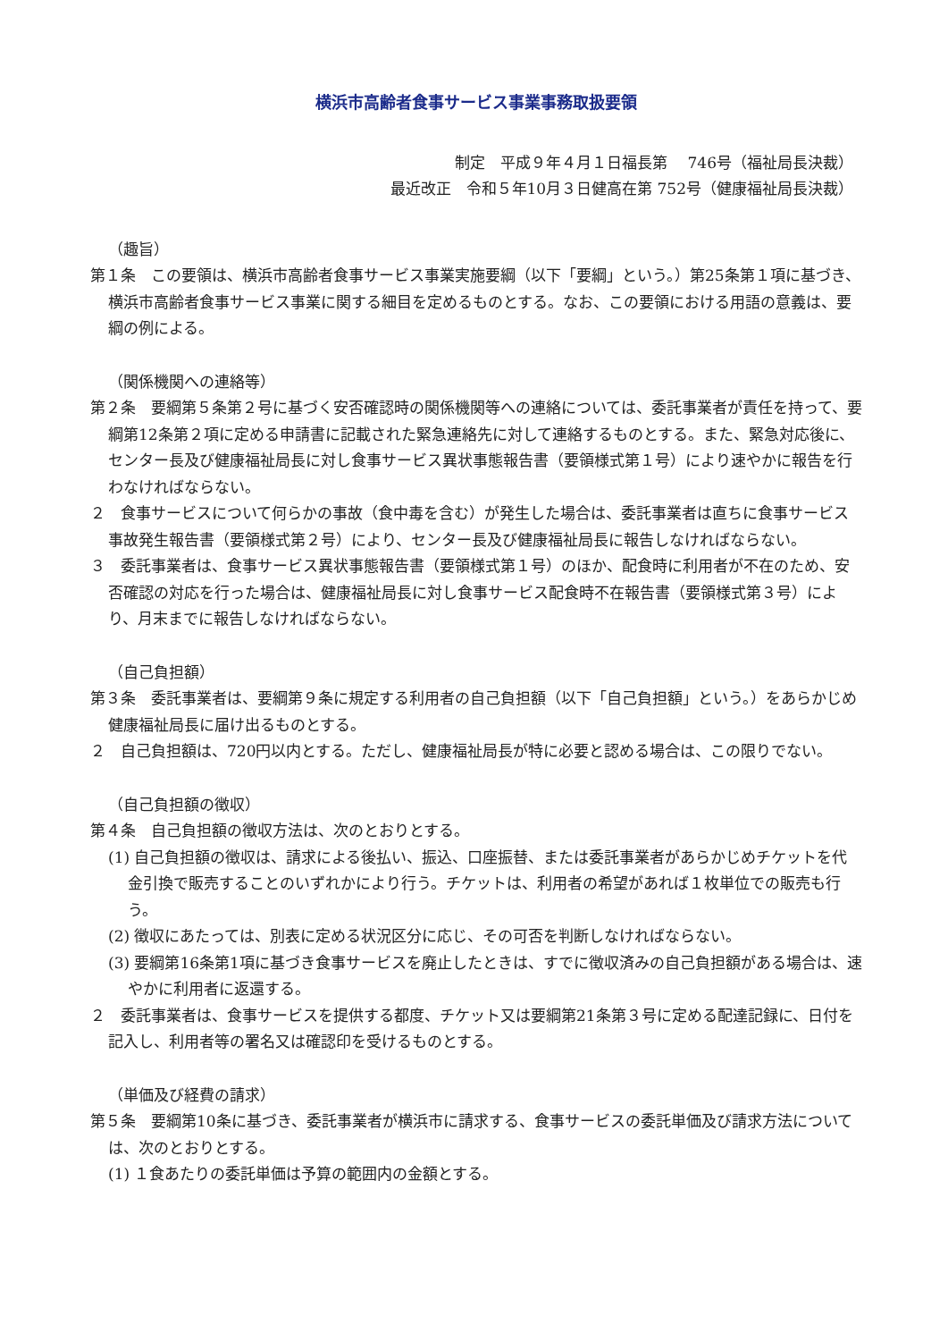横浜市高齢者食事サービス事業事務取扱要領
制定　平成９年４月１日福長第　 746号（福祉局長決裁）
最近改正　令和５年10月３日健高在第 752号（健康福祉局長決裁）
（趣旨）
第１条　この要領は、横浜市高齢者食事サービス事業実施要綱（以下「要綱」という。）第25条第１項に基づき、横浜市高齢者食事サービス事業に関する細目を定めるものとする。なお、この要領における用語の意義は、要綱の例による。
（関係機関への連絡等）
第２条　要綱第５条第２号に基づく安否確認時の関係機関等への連絡については、委託事業者が責任を持って、要綱第12条第２項に定める申請書に記載された緊急連絡先に対して連絡するものとする。また、緊急対応後に、センター長及び健康福祉局長に対し食事サービス異状事態報告書（要領様式第１号）により速やかに報告を行わなければならない。
２　食事サービスについて何らかの事故（食中毒を含む）が発生した場合は、委託事業者は直ちに食事サービス事故発生報告書（要領様式第２号）により、センター長及び健康福祉局長に報告しなければならない。
３　委託事業者は、食事サービス異状事態報告書（要領様式第１号）のほか、配食時に利用者が不在のため、安否確認の対応を行った場合は、健康福祉局長に対し食事サービス配食時不在報告書（要領様式第３号）により、月末までに報告しなければならない。
（自己負担額）
第３条　委託事業者は、要綱第９条に規定する利用者の自己負担額（以下「自己負担額」という。）をあらかじめ健康福祉局長に届け出るものとする。
２　自己負担額は、720円以内とする。ただし、健康福祉局長が特に必要と認める場合は、この限りでない。
（自己負担額の徴収）
第４条　自己負担額の徴収方法は、次のとおりとする。
(1) 自己負担額の徴収は、請求による後払い、振込、口座振替、または委託事業者があらかじめチケットを代金引換で販売することのいずれかにより行う。チケットは、利用者の希望があれば１枚単位での販売も行う。
(2) 徴収にあたっては、別表に定める状況区分に応じ、その可否を判断しなければならない。
(3) 要綱第16条第1項に基づき食事サービスを廃止したときは、すでに徴収済みの自己負担額がある場合は、速やかに利用者に返還する。
２　委託事業者は、食事サービスを提供する都度、チケット又は要綱第21条第３号に定める配達記録に、日付を記入し、利用者等の署名又は確認印を受けるものとする。
（単価及び経費の請求）
第５条　要綱第10条に基づき、委託事業者が横浜市に請求する、食事サービスの委託単価及び請求方法については、次のとおりとする。
(1) １食あたりの委託単価は予算の範囲内の金額とする。